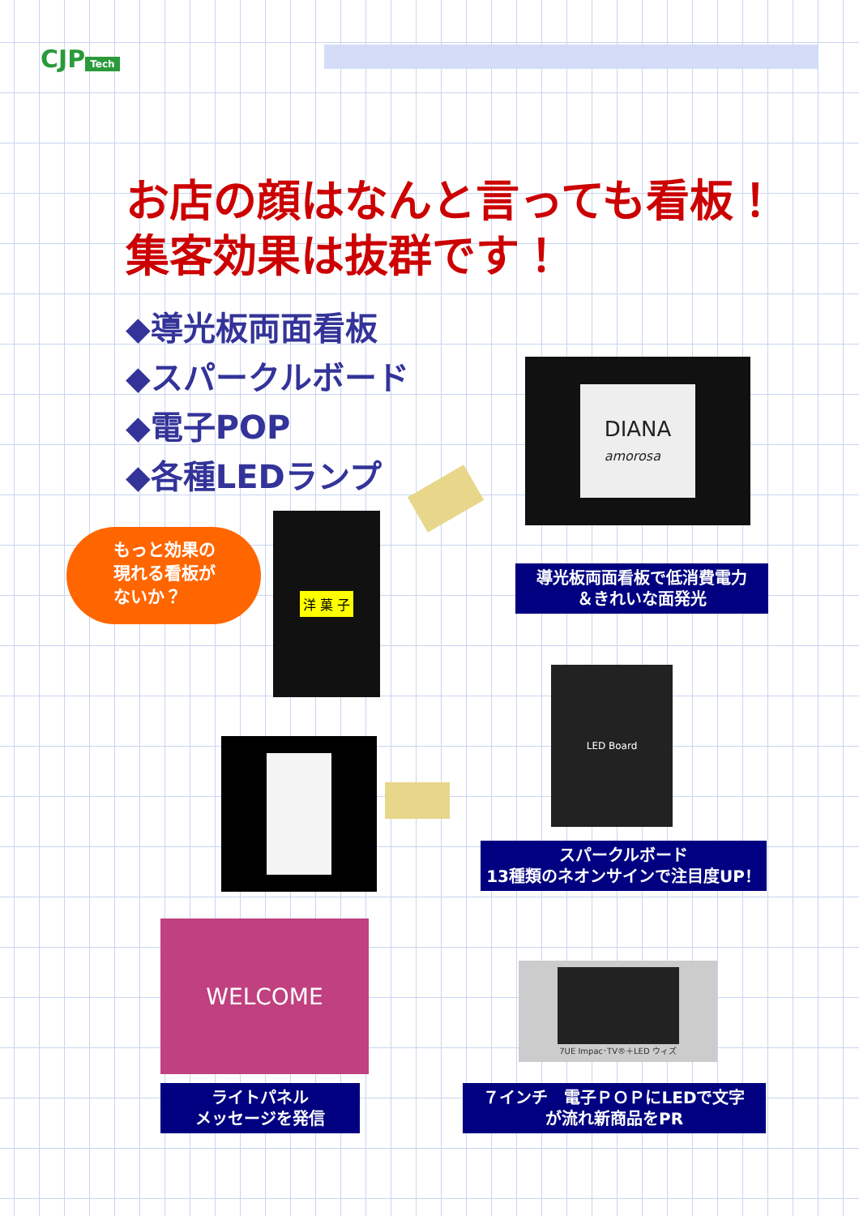CJP Tech
お店の顔はなんと言っても看板！
集客効果は抜群です！
◆導光板両面看板
◆スパークルボード
◆電子POP
◆各種LEDランプ
DIANA
amorosa
導光板両面看板で低消費電力
＆きれいな面発光
もっと効果の
現れる看板が
ないか？
洋 菓 子
LED Board
スパークルボード
13種類のネオンサインで注目度UP！
WELCOME
7UE Impac･TV®＋LED ウィズ
ライトパネル
メッセージを発信
７インチ　電子ＰＯＰにLEDで文字
が流れ新商品をPR